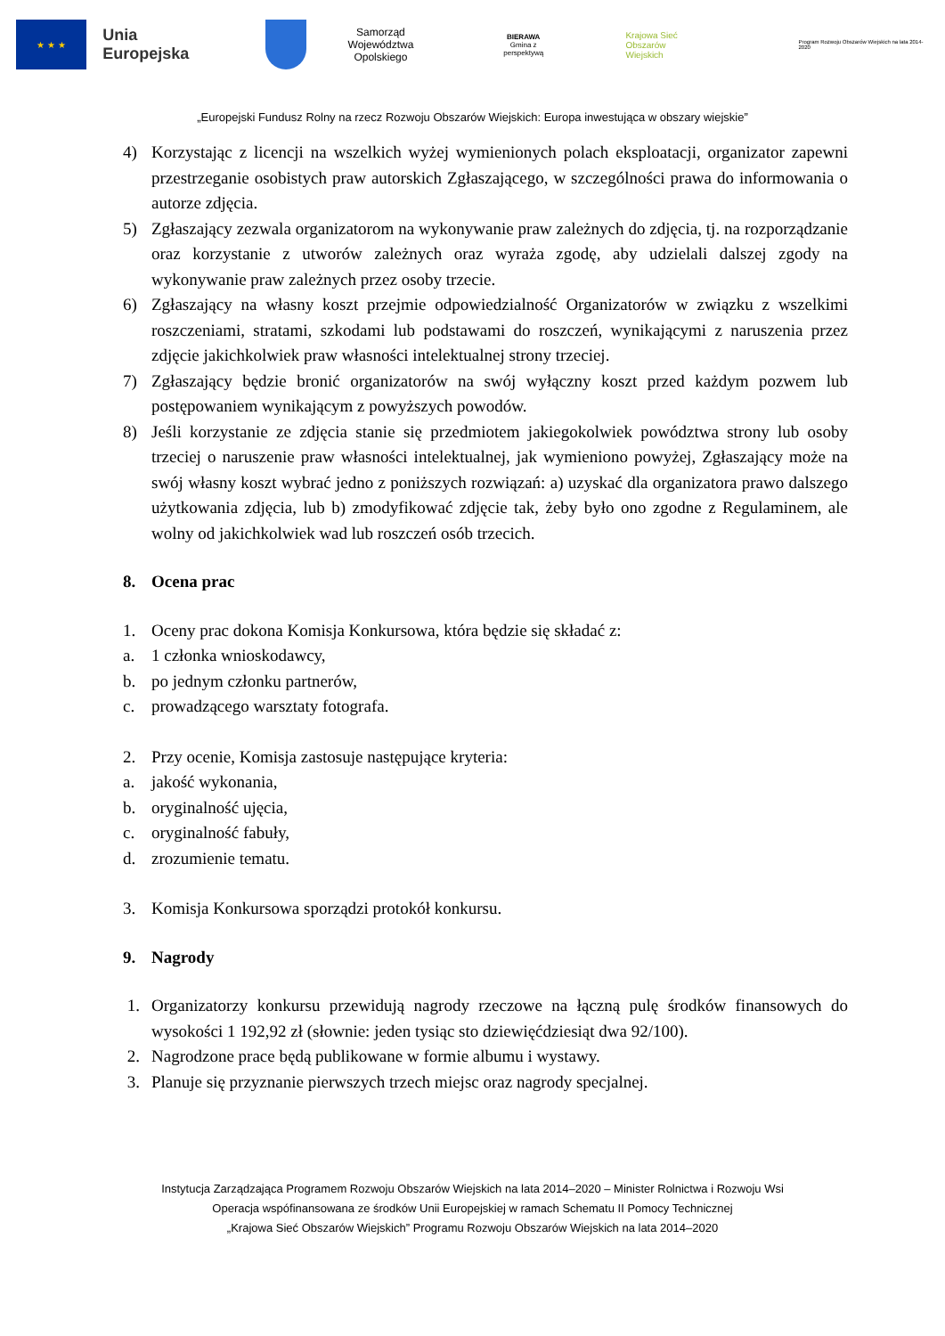★ ★ ★
Unia Europejska
Samorząd
Województwa Opolskiego
BIERAWA
Gmina z perspektywą
Krajowa Sieć
Obszarów Wiejskich
Program Rozwoju Obszarów Wiejskich na lata 2014-2020
„Europejski Fundusz Rolny na rzecz Rozwoju Obszarów Wiejskich: Europa inwestująca w obszary wiejskie”
4) Korzystając z licencji na wszelkich wyżej wymienionych polach eksploatacji, organizator zapewni przestrzeganie osobistych praw autorskich Zgłaszającego, w szczególności prawa do informowania o autorze zdjęcia.
5) Zgłaszający zezwala organizatorom na wykonywanie praw zależnych do zdjęcia, tj. na rozporządzanie oraz korzystanie z utworów zależnych oraz wyraża zgodę, aby udzielali dalszej zgody na wykonywanie praw zależnych przez osoby trzecie.
6) Zgłaszający na własny koszt przejmie odpowiedzialność Organizatorów w związku z wszelkimi roszczeniami, stratami, szkodami lub podstawami do roszczeń, wynikającymi z naruszenia przez zdjęcie jakichkolwiek praw własności intelektualnej strony trzeciej.
7) Zgłaszający będzie bronić organizatorów na swój wyłączny koszt przed każdym pozwem lub postępowaniem wynikającym z powyższych powodów.
8) Jeśli korzystanie ze zdjęcia stanie się przedmiotem jakiegokolwiek powództwa strony lub osoby trzeciej o naruszenie praw własności intelektualnej, jak wymieniono powyżej, Zgłaszający może na swój własny koszt wybrać jedno z poniższych rozwiązań: a) uzyskać dla organizatora prawo dalszego użytkowania zdjęcia, lub b) zmodyfikować zdjęcie tak, żeby było ono zgodne z Regulaminem, ale wolny od jakichkolwiek wad lub roszczeń osób trzecich.
8. Ocena prac
1. Oceny prac dokona Komisja Konkursowa, która będzie się składać z:
a. 1 członka wnioskodawcy,
b. po jednym członku partnerów,
c. prowadzącego warsztaty fotografa.
2. Przy ocenie, Komisja zastosuje następujące kryteria:
a. jakość wykonania,
b. oryginalność ujęcia,
c. oryginalność fabuły,
d. zrozumienie tematu.
3. Komisja Konkursowa sporządzi protokół konkursu.
9. Nagrody
1. Organizatorzy konkursu przewidują nagrody rzeczowe na łączną pulę środków finansowych do wysokości 1 192,92 zł (słownie: jeden tysiąc sto dziewięćdziesiąt dwa 92/100).
2. Nagrodzone prace będą publikowane w formie albumu i wystawy.
3. Planuje się przyznanie pierwszych trzech miejsc oraz nagrody specjalnej.
Instytucja Zarządzająca Programem Rozwoju Obszarów Wiejskich na lata 2014–2020 – Minister Rolnictwa i Rozwoju Wsi
Operacja wspófinansowana ze środków Unii Europejskiej w ramach Schematu II Pomocy Technicznej
„Krajowa Sieć Obszarów Wiejskich” Programu Rozwoju Obszarów Wiejskich na lata 2014–2020